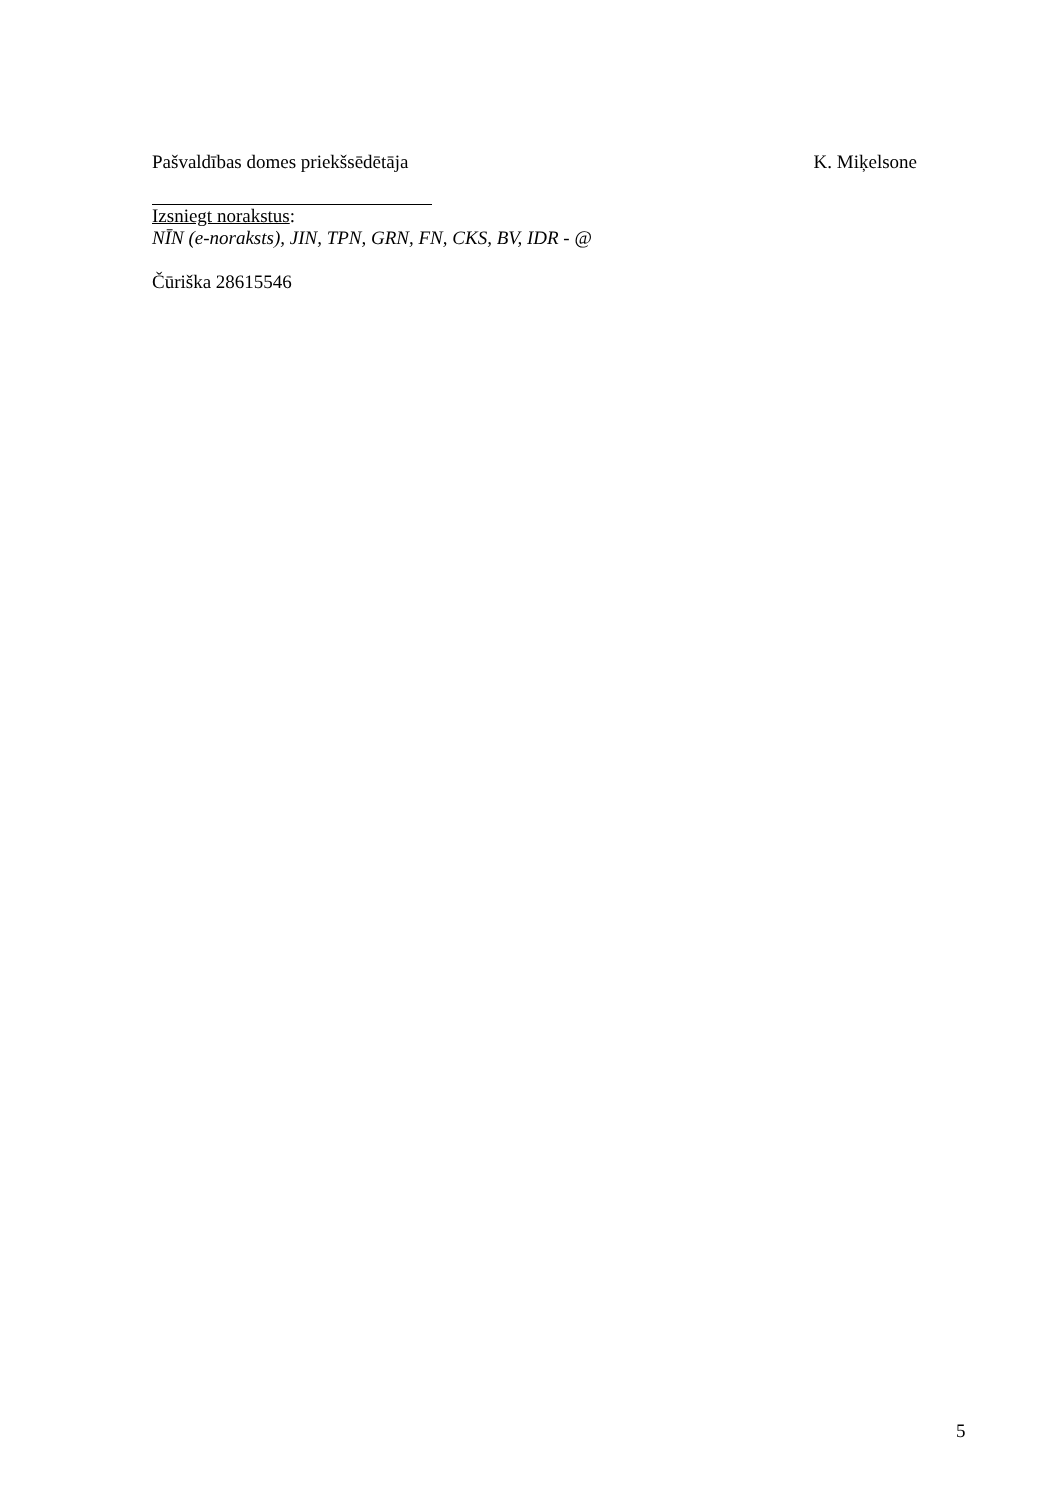Pašvaldības domes priekšsēdētāja K. Miķelsone
Izsniegt norakstus:
NĪN (e-noraksts), JIN, TPN, GRN, FN, CKS, BV, IDR - @
Čūriška 28615546
5